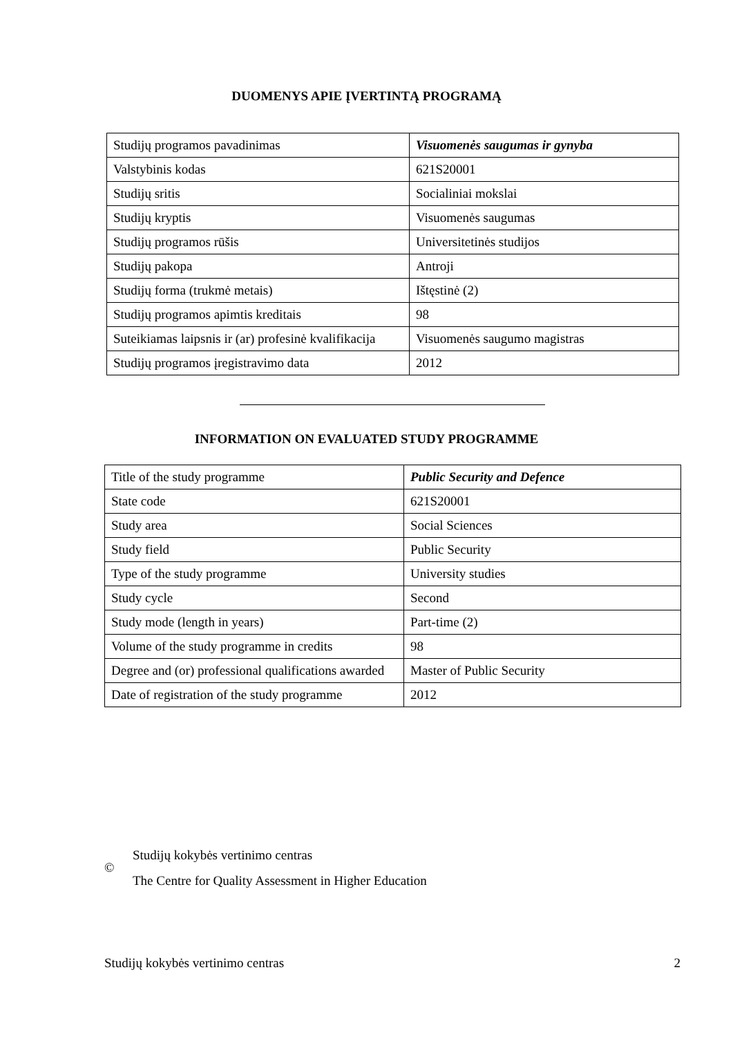DUOMENYS APIE ĮVERTINTĄ PROGRAMĄ
| Studijų programos pavadinimas | Visuomenės saugumas ir gynyba |
| Valstybinis kodas | 621S20001 |
| Studijų sritis | Socialiniai mokslai |
| Studijų kryptis | Visuomenės saugumas |
| Studijų programos rūšis | Universitetinės studijos |
| Studijų pakopa | Antroji |
| Studijų forma (trukmė metais) | Ištęstinė (2) |
| Studijų programos apimtis kreditais | 98 |
| Suteikiamas laipsnis ir (ar) profesinė kvalifikacija | Visuomenės saugumo magistras |
| Studijų programos įregistravimo data | 2012 |
INFORMATION ON EVALUATED STUDY PROGRAMME
| Title of the study programme | Public Security and Defence |
| State code | 621S20001 |
| Study area | Social Sciences |
| Study field | Public Security |
| Type of the study programme | University studies |
| Study cycle | Second |
| Study mode (length in years) | Part-time (2) |
| Volume of the study programme in credits | 98 |
| Degree and (or) professional qualifications awarded | Master of Public Security |
| Date of registration of the study programme | 2012 |
©
Studijų kokybės vertinimo centras
The Centre for Quality Assessment in Higher Education
Studijų kokybės vertinimo centras 2